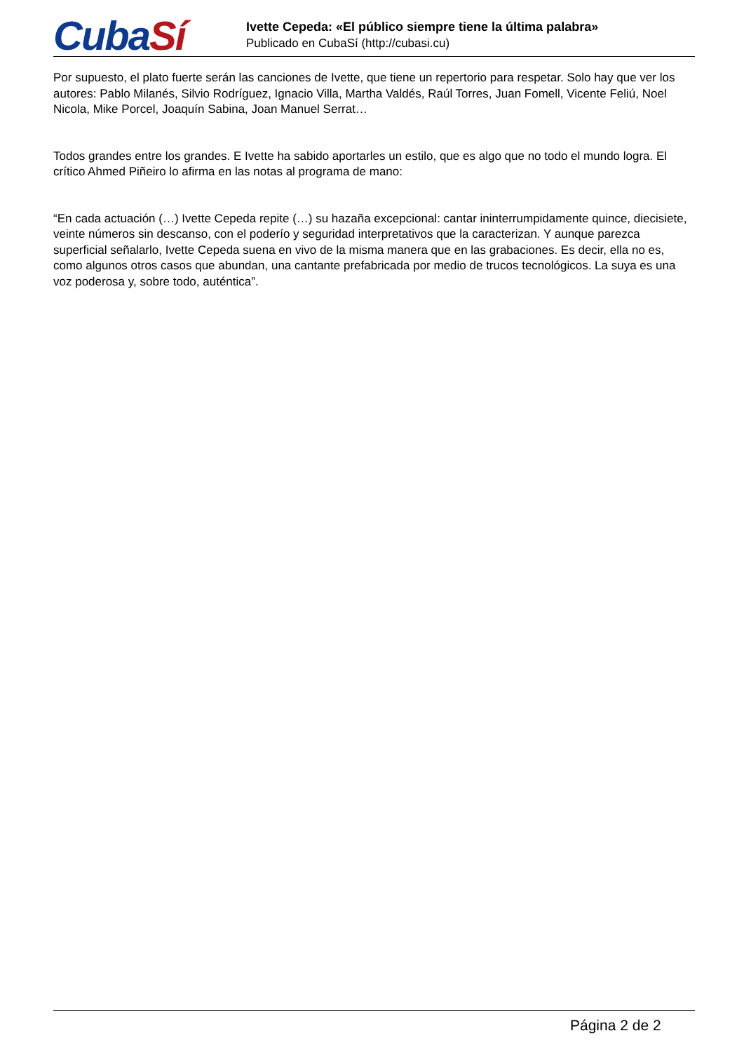Cuba Sí
Ivette Cepeda: «El público siempre tiene la última palabra»
Publicado en CubaSí (http://cubasi.cu)
Por supuesto, el plato fuerte serán las canciones de Ivette, que tiene un repertorio para respetar. Solo hay que ver los autores: Pablo Milanés, Silvio Rodríguez, Ignacio Villa, Martha Valdés, Raúl Torres, Juan Fomell, Vicente Feliú, Noel Nicola, Mike Porcel, Joaquín Sabina, Joan Manuel Serrat…
Todos grandes entre los grandes. E Ivette ha sabido aportarles un estilo, que es algo que no todo el mundo logra. El crítico Ahmed Piñeiro lo afirma en las notas al programa de mano:
“En cada actuación (…) Ivette Cepeda repite (…) su hazaña excepcional: cantar ininterrumpidamente quince, diecisiete, veinte números sin descanso, con el poderío y seguridad interpretativos que la caracterizan. Y aunque parezca superficial señalarlo, Ivette Cepeda suena en vivo de la misma manera que en las grabaciones. Es decir, ella no es, como algunos otros casos que abundan, una cantante prefabricada por medio de trucos tecnológicos. La suya es una voz poderosa y, sobre todo, auténtica”.
Página 2 de 2